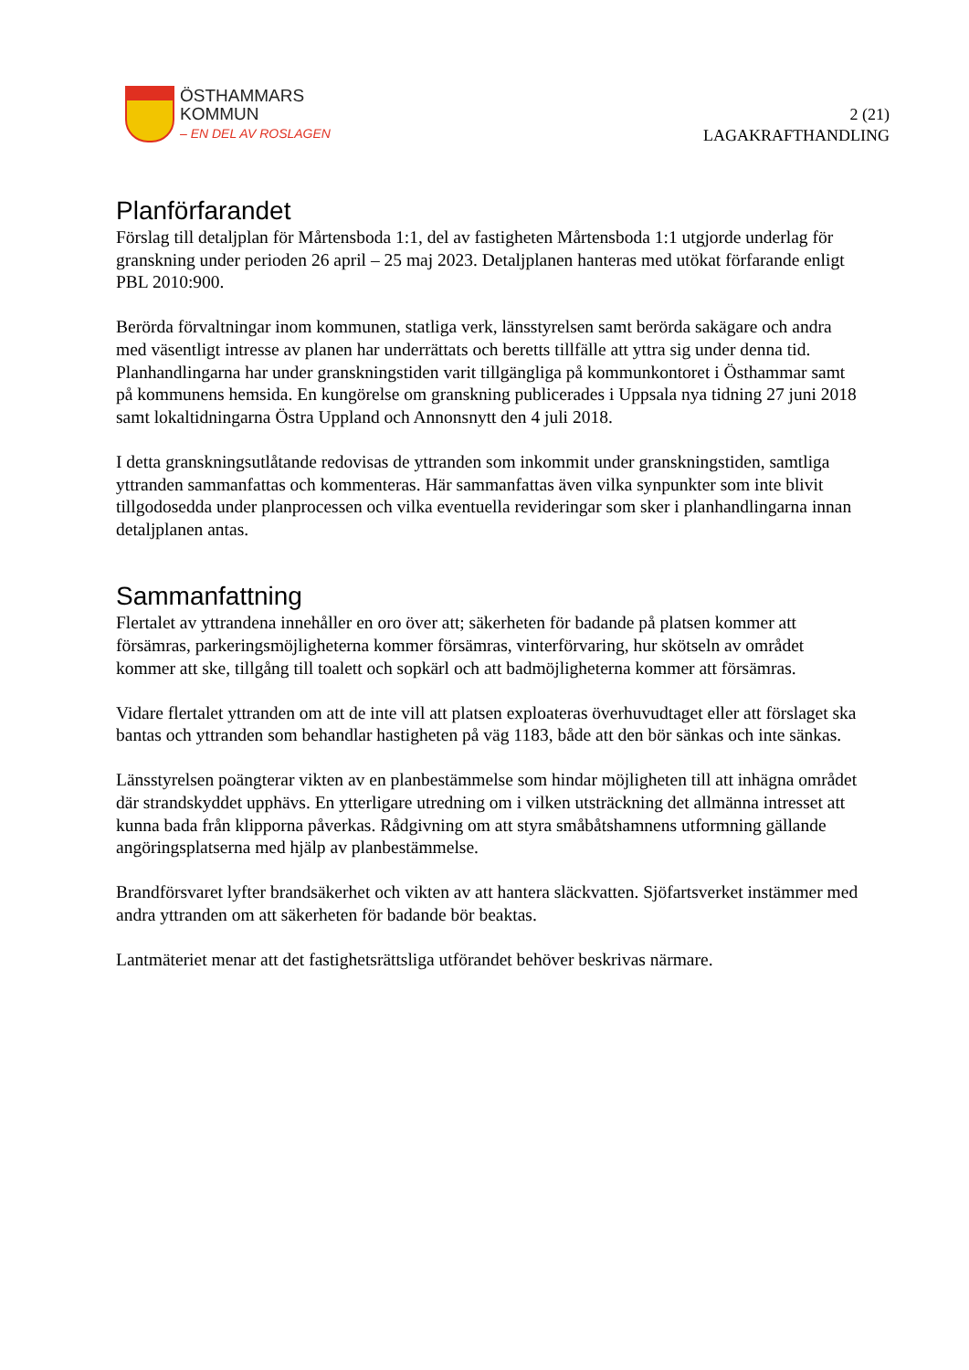ÖSTHAMMARS
KOMMUN
– EN DEL AV ROSLAGEN
2 (21)
LAGAKRAFTHANDLING
Planförfarandet
Förslag till detaljplan för Mårtensboda 1:1, del av fastigheten Mårtensboda 1:1 utgjorde underlag för granskning under perioden 26 april – 25 maj 2023. Detaljplanen hanteras med utökat förfarande enligt PBL 2010:900.
Berörda förvaltningar inom kommunen, statliga verk, länsstyrelsen samt berörda sakägare och andra med väsentligt intresse av planen har underrättats och beretts tillfälle att yttra sig under denna tid. Planhandlingarna har under granskningstiden varit tillgängliga på kommunkontoret i Östhammar samt på kommunens hemsida. En kungörelse om granskning publicerades i Uppsala nya tidning 27 juni 2018 samt lokaltidningarna Östra Uppland och Annonsnytt den 4 juli 2018.
I detta granskningsutlåtande redovisas de yttranden som inkommit under granskningstiden, samtliga yttranden sammanfattas och kommenteras. Här sammanfattas även vilka synpunkter som inte blivit tillgodosedda under planprocessen och vilka eventuella revideringar som sker i planhandlingarna innan detaljplanen antas.
Sammanfattning
Flertalet av yttrandena innehåller en oro över att; säkerheten för badande på platsen kommer att försämras, parkeringsmöjligheterna kommer försämras, vinterförvaring, hur skötseln av området kommer att ske, tillgång till toalett och sopkärl och att badmöjligheterna kommer att försämras.
Vidare flertalet yttranden om att de inte vill att platsen exploateras överhuvudtaget eller att förslaget ska bantas och yttranden som behandlar hastigheten på väg 1183, både att den bör sänkas och inte sänkas.
Länsstyrelsen poängterar vikten av en planbestämmelse som hindar möjligheten till att inhägna området där strandskyddet upphävs. En ytterligare utredning om i vilken utsträckning det allmänna intresset att kunna bada från klipporna påverkas. Rådgivning om att styra småbåtshamnens utformning gällande angöringsplatserna med hjälp av planbestämmelse.
Brandförsvaret lyfter brandsäkerhet och vikten av att hantera släckvatten. Sjöfartsverket instämmer med andra yttranden om att säkerheten för badande bör beaktas.
Lantmäteriet menar att det fastighetsrättsliga utförandet behöver beskrivas närmare.